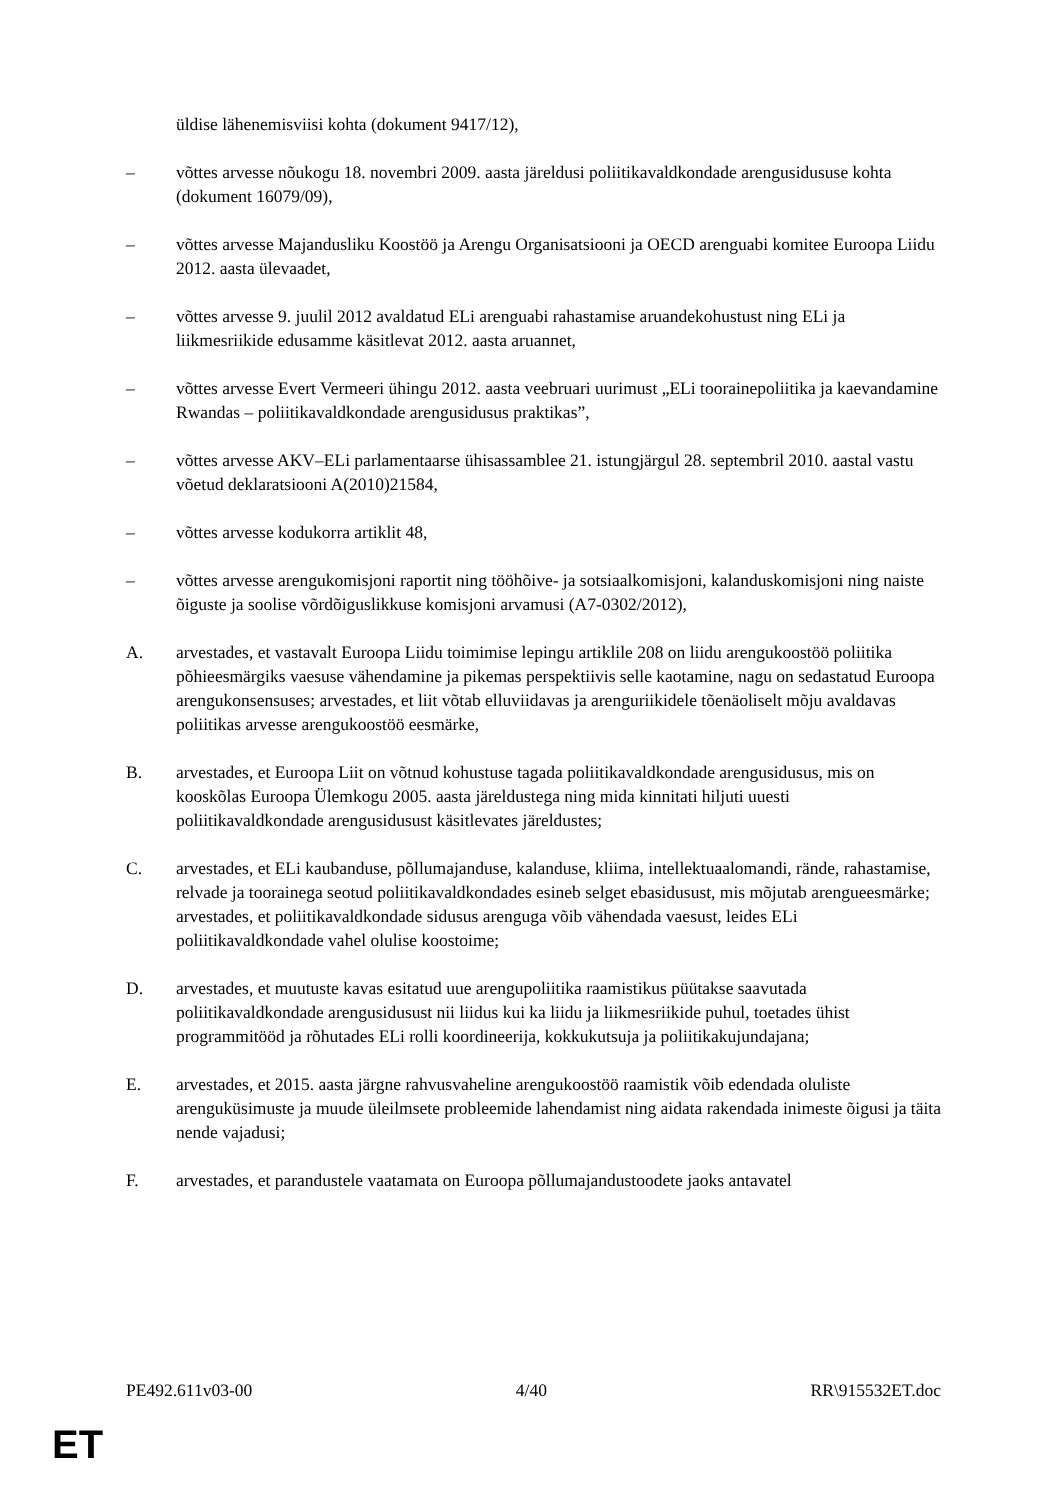üldise lähenemisviisi kohta (dokument 9417/12),
– võttes arvesse nõukogu 18. novembri 2009. aasta järeldusi poliitikavaldkondade arengusidususe kohta (dokument 16079/09),
– võttes arvesse Majandusliku Koostöö ja Arengu Organisatsiooni ja OECD arenguabi komitee Euroopa Liidu 2012. aasta ülevaadet,
– võttes arvesse 9. juulil 2012 avaldatud ELi arenguabi rahastamise aruandekohustust ning ELi ja liikmesriikide edusamme käsitlevat 2012. aasta aruannet,
– võttes arvesse Evert Vermeeri ühingu 2012. aasta veebruari uurimust „ELi toorainepoliitika ja kaevandamine Rwandas – poliitikavaldkondade arengusidusus praktikas”,
– võttes arvesse AKV–ELi parlamentaarse ühisassamblee 21. istungjärgul 28. septembril 2010. aastal vastu võetud deklaratsiooni A(2010)21584,
– võttes arvesse kodukorra artiklit 48,
– võttes arvesse arengukomisjoni raportit ning tööhõive- ja sotsiaalkomisjoni, kalanduskomisjoni ning naiste õiguste ja soolise võrdõiguslikkuse komisjoni arvamusi (A7-0302/2012),
A. arvestades, et vastavalt Euroopa Liidu toimimise lepingu artiklile 208 on liidu arengukoostöö poliitika põhieesmärgiks vaesuse vähendamine ja pikemas perspektiivis selle kaotamine, nagu on sedastatud Euroopa arengukonsensuses; arvestades, et liit võtab elluviidavas ja arenguriikidele tõenäoliselt mõju avaldavas poliitikas arvesse arengukoostöö eesmärke,
B. arvestades, et Euroopa Liit on võtnud kohustuse tagada poliitikavaldkondade arengusidusus, mis on kooskõlas Euroopa Ülemkogu 2005. aasta järeldustega ning mida kinnitati hiljuti uuesti poliitikavaldkondade arengusidusust käsitlevates järeldustes;
C. arvestades, et ELi kaubanduse, põllumajanduse, kalanduse, kliima, intellektuaalomandi, rände, rahastamise, relvade ja toorainega seotud poliitikavaldkondades esineb selget ebasidusust, mis mõjutab arengueesmärke; arvestades, et poliitikavaldkondade sidusus arenguga võib vähendada vaesust, leides ELi poliitikavaldkondade vahel olulise koostoime;
D. arvestades, et muutuste kavas esitatud uue arengupoliitika raamistikus püütakse saavutada poliitikavaldkondade arengusidusust nii liidus kui ka liidu ja liikmesriikide puhul, toetades ühist programmitööd ja rõhutades ELi rolli koordineerija, kokkukutsuja ja poliitikakujundajana;
E. arvestades, et 2015. aasta järgne rahvusvaheline arengukoostöö raamistik võib edendada oluliste arenguküsimuste ja muude üleilmsete probleemide lahendamist ning aidata rakendada inimeste õigusi ja täita nende vajadusi;
F. arvestades, et parandustele vaatamata on Euroopa põllumajandustoodete jaoks antavatel
PE492.611v03-00 4/40 RR\915532ET.doc
ET